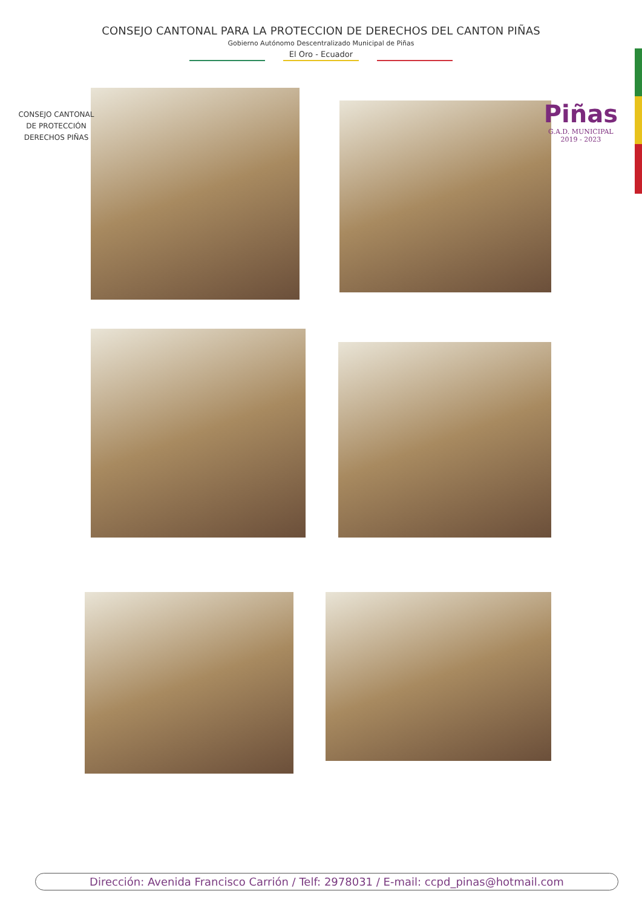CONSEJO CANTONAL PARA LA PROTECCION DE DERECHOS DEL CANTON PIÑAS
Gobierno Autónomo Descentralizado Municipal de Piñas
El Oro - Ecuador
CONSEJO CANTONAL
DE PROTECCIÓN
DERECHOS PIÑAS
Piñas
G.A.D. MUNICIPAL
2019 - 2023
Dirección: Avenida Francisco Carrión / Telf: 2978031 / E-mail: ccpd_pinas@hotmail.com